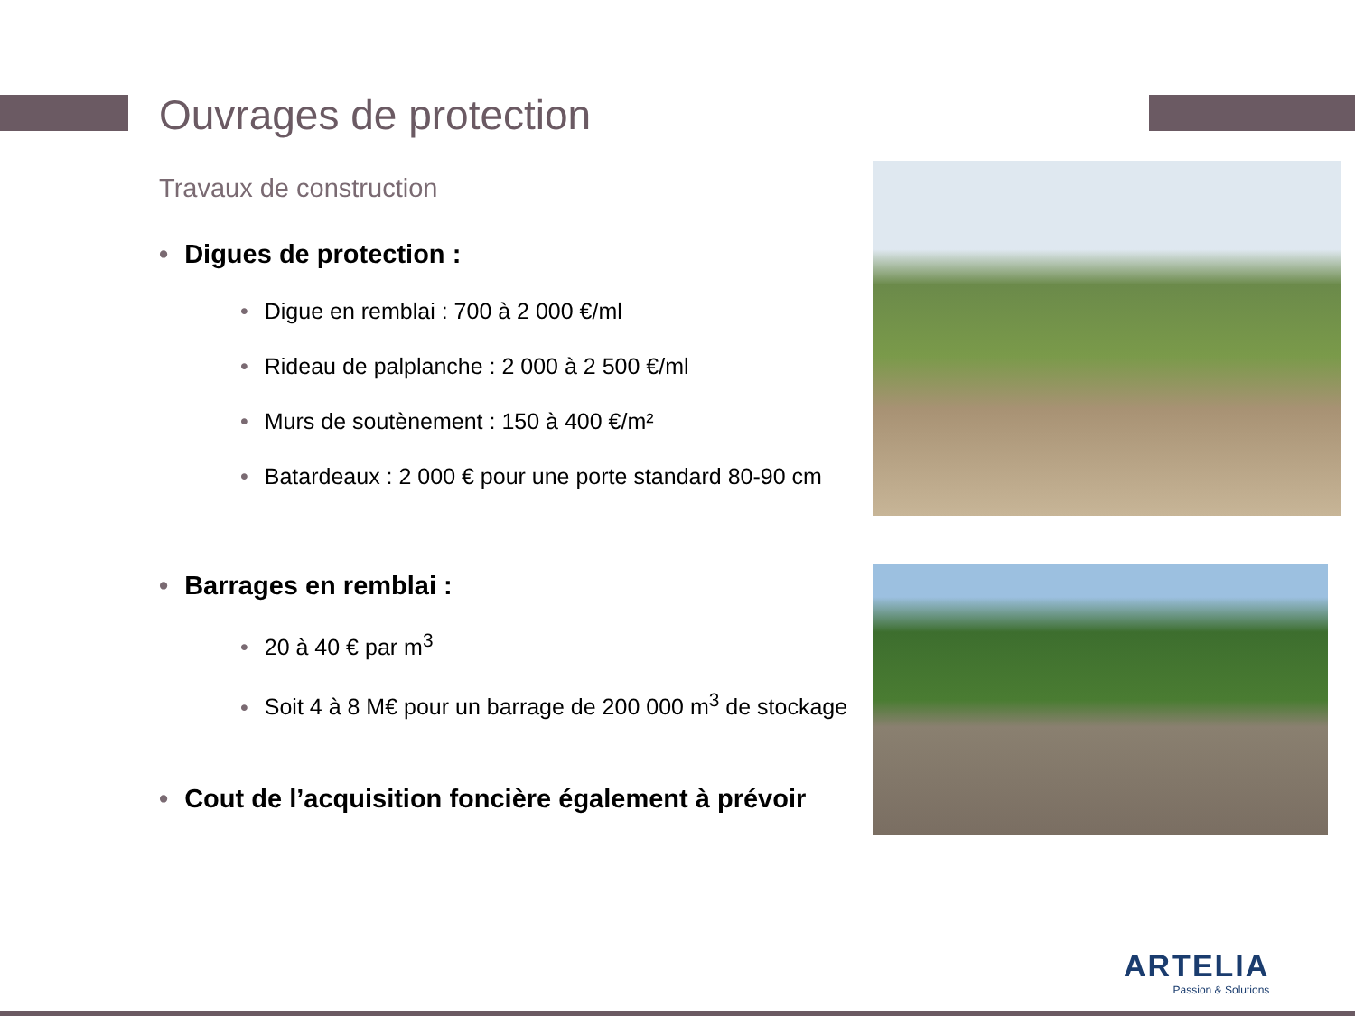Ouvrages de protection
Travaux de construction
• Digues de protection :
• Digue en remblai : 700 à 2 000 €/ml
• Rideau de palplanche : 2 000 à 2 500 €/ml
• Murs de soutènement : 150 à 400 €/m²
• Batardeaux : 2 000 € pour une porte standard 80-90 cm
• Barrages en remblai :
• 20 à 40 € par m<sup>3</sup>
• Soit 4 à 8 M€ pour un barrage de 200 000 m<sup>3</sup> de stockage
• Cout de l’acquisition foncière également à prévoir
ARTELIA
Passion & Solutions